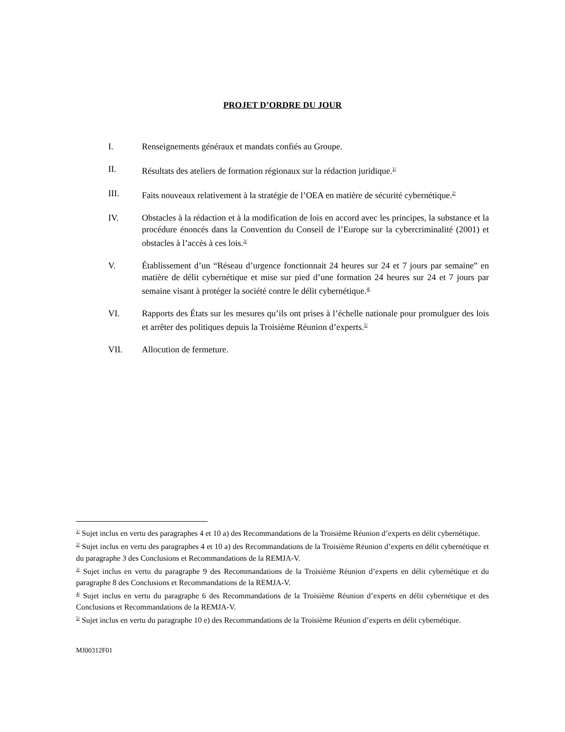PROJET D’ORDRE DU JOUR
I. Renseignements généraux et mandats confiés au Groupe.
II. Résultats des ateliers de formation régionaux sur la rédaction juridique.<sup>1/</sup>
III. Faits nouveaux relativement à la stratégie de l’OEA en matière de sécurité cybernétique.<sup>2/</sup>
IV. Obstacles à la rédaction et à la modification de lois en accord avec les principes, la substance et la procédure énoncés dans la Convention du Conseil de l’Europe sur la cybercriminalité (2001) et obstacles à l’accès à ces lois.<sup>3/</sup>
V. Établissement d’un “Réseau d’urgence fonctionnait 24 heures sur 24 et 7 jours par semaine” en matière de délit cybernétique et mise sur pied d’une formation 24 heures sur 24 et 7 jours par semaine visant à protéger la société contre le délit cybernétique.<sup>4/</sup>
VI. Rapports des États sur les mesures qu’ils ont prises à l’échelle nationale pour promulguer des lois et arrêter des politiques depuis la Troisième Réunion d’experts.<sup>5/</sup>
VII. Allocution de fermeture.
<sup>1/</sup> Sujet inclus en vertu des paragraphes 4 et 10 a) des Recommandations de la Troisième Réunion d’experts en délit cybernétique.
<sup>2/</sup> Sujet inclus en vertu des paragraphes 4 et 10 a) des Recommandations de la Troisième Réunion d’experts en délit cybernétique et du paragraphe 3 des Conclusions et Recommandations de la REMJA-V.
<sup>3/</sup> Sujet inclus en vertu du paragraphe 9 des Recommandations de la Troisième Réunion d’experts en délit cybernétique et du paragraphe 8 des Conclusions et Recommandations de la REMJA-V.
<sup>4/</sup> Sujet inclus en vertu du paragraphe 6 des Recommandations de la Troisième Réunion d’experts en délit cybernétique et des Conclusions et Recommandations de la REMJA-V.
<sup>5/</sup> Sujet inclus en vertu du paragraphe 10 e) des Recommandations de la Troisième Réunion d’experts en délit cybernétique.
MJ00312F01